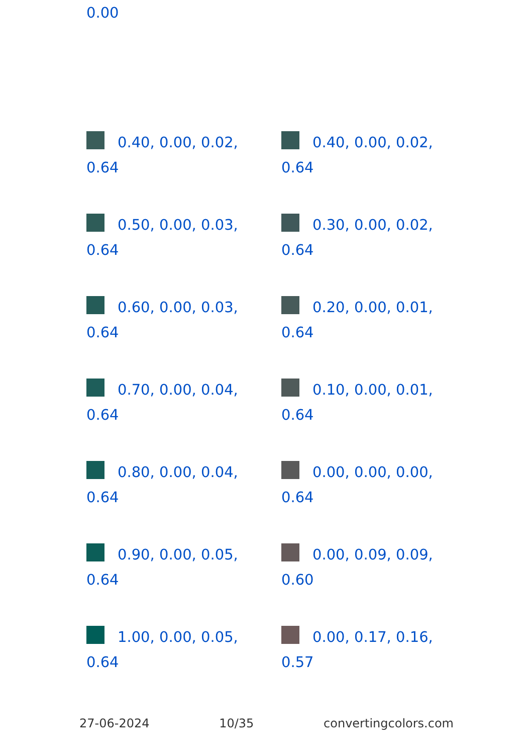0.00
0.40, 0.00, 0.02, 0.64
0.40, 0.00, 0.02, 0.64
0.50, 0.00, 0.03, 0.64
0.30, 0.00, 0.02, 0.64
0.60, 0.00, 0.03, 0.64
0.20, 0.00, 0.01, 0.64
0.70, 0.00, 0.04, 0.64
0.10, 0.00, 0.01, 0.64
0.80, 0.00, 0.04, 0.64
0.00, 0.00, 0.00, 0.64
0.90, 0.00, 0.05, 0.64
0.00, 0.09, 0.09, 0.60
1.00, 0.00, 0.05, 0.64
0.00, 0.17, 0.16, 0.57
27-06-2024 10/35 convertingcolors.com